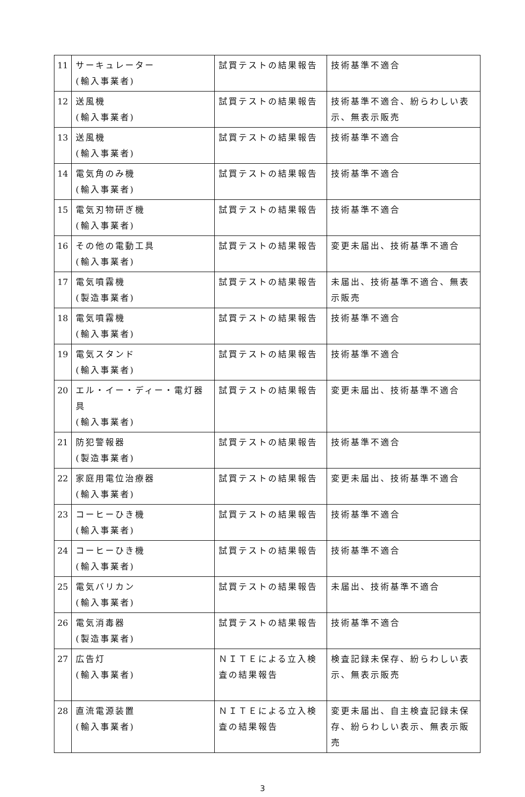| 11 | サーキュレーター (輸入事業者) | 試買テストの結果報告 | 技術基準不適合 |
| 12 | 送風機 (輸入事業者) | 試買テストの結果報告 | 技術基準不適合、紛らわしい表示、無表示販売 |
| 13 | 送風機 (輸入事業者) | 試買テストの結果報告 | 技術基準不適合 |
| 14 | 電気角のみ機 (輸入事業者) | 試買テストの結果報告 | 技術基準不適合 |
| 15 | 電気刃物研ぎ機 (輸入事業者) | 試買テストの結果報告 | 技術基準不適合 |
| 16 | その他の電動工具 (輸入事業者) | 試買テストの結果報告 | 変更未届出、技術基準不適合 |
| 17 | 電気噴霧機 (製造事業者) | 試買テストの結果報告 | 未届出、技術基準不適合、無表示販売 |
| 18 | 電気噴霧機 (輸入事業者) | 試買テストの結果報告 | 技術基準不適合 |
| 19 | 電気スタンド (輸入事業者) | 試買テストの結果報告 | 技術基準不適合 |
| 20 | エル・イー・ディー・電灯器具 (輸入事業者) | 試買テストの結果報告 | 変更未届出、技術基準不適合 |
| 21 | 防犯警報器 (製造事業者) | 試買テストの結果報告 | 技術基準不適合 |
| 22 | 家庭用電位治療器 (輸入事業者) | 試買テストの結果報告 | 変更未届出、技術基準不適合 |
| 23 | コーヒーひき機 (輸入事業者) | 試買テストの結果報告 | 技術基準不適合 |
| 24 | コーヒーひき機 (輸入事業者) | 試買テストの結果報告 | 技術基準不適合 |
| 25 | 電気バリカン (輸入事業者) | 試買テストの結果報告 | 未届出、技術基準不適合 |
| 26 | 電気消毒器 (製造事業者) | 試買テストの結果報告 | 技術基準不適合 |
| 27 | 広告灯 (輸入事業者) | ＮＩＴＥによる立入検査の結果報告 | 検査記録未保存、紛らわしい表示、無表示販売 |
| 28 | 直流電源装置 (輸入事業者) | ＮＩＴＥによる立入検査の結果報告 | 変更未届出、自主検査記録未保存、紛らわしい表示、無表示販売 |
3